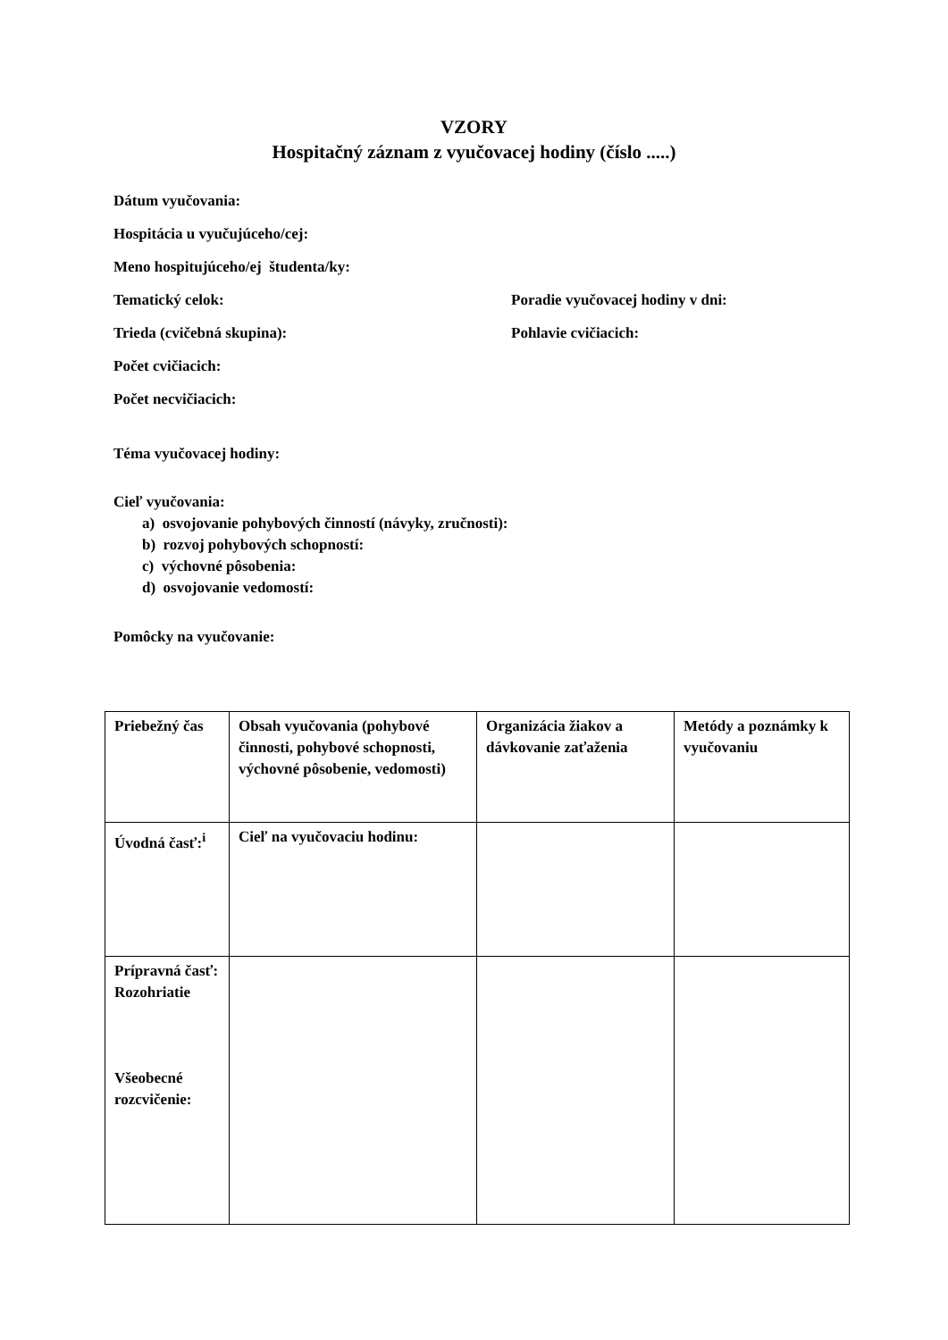VZORY
Hospitačný záznam z vyučovacej hodiny (číslo .....)
Dátum vyučovania:
Hospitácia u vyučujúceho/cej:
Meno hospitujúceho/ej študenta/ky:
Tematický celok: Poradie vyučovacej hodiny v dni:
Trieda (cvičebná skupina): Pohlavie cvičiacich:
Počet cvičiacich:
Počet necvičiacich:
Téma vyučovacej hodiny:
Cieľ vyučovania:
a) osvojovanie pohybových činností (návyky, zručnosti):
b) rozvoj pohybových schopností:
c) výchovné pôsobenia:
d) osvojovanie vedomostí:
Pomôcky na vyučovanie:
| Priebežný čas | Obsah vyučovania (pohybové činnosti, pohybové schopnosti, výchovné pôsobenie, vedomosti) | Organizácia žiakov a dávkovanie zaťaženia | Metódy a poznámky k vyučovaniu |
| Úvodná časť:<sup>i</sup> | Cieľ na vyučovaciu hodinu: | | |
| Prípravná časť: Rozohriatie Všeobecné rozcvičenie: | | | |